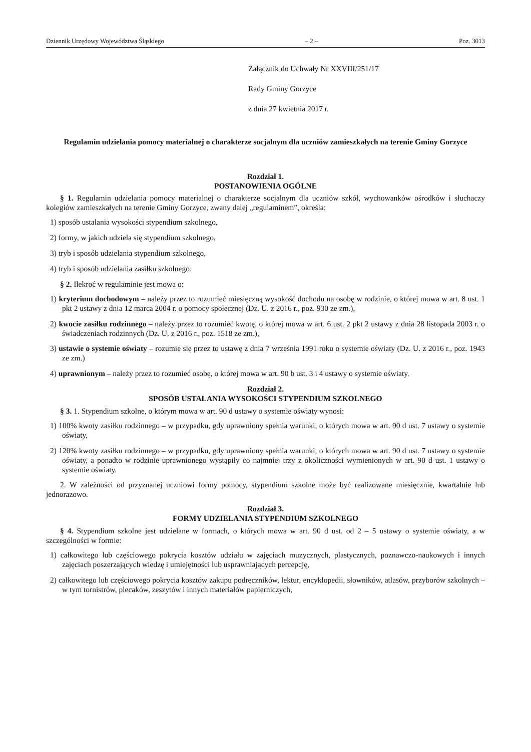Dziennik Urzędowy Województwa Śląskiego – 2 – Poz. 3013
Załącznik do Uchwały Nr XXVIII/251/17
Rady Gminy Gorzyce
z dnia 27 kwietnia 2017 r.
Regulamin udzielania pomocy materialnej o charakterze socjalnym dla uczniów zamieszkałych na terenie Gminy Gorzyce
Rozdział 1.
POSTANOWIENIA OGÓLNE
§ 1. Regulamin udzielania pomocy materialnej o charakterze socjalnym dla uczniów szkół, wychowanków ośrodków i słuchaczy kolegiów zamieszkałych na terenie Gminy Gorzyce, zwany dalej „regulaminem”, określa:
1) sposób ustalania wysokości stypendium szkolnego,
2) formy, w jakich udziela się stypendium szkolnego,
3) tryb i sposób udzielania stypendium szkolnego,
4) tryb i sposób udzielania zasiłku szkolnego.
§ 2. Ilekroć w regulaminie jest mowa o:
1) kryterium dochodowym – należy przez to rozumieć miesięczną wysokość dochodu na osobę w rodzinie, o której mowa w art. 8 ust. 1 pkt 2 ustawy z dnia 12 marca 2004 r. o pomocy społecznej (Dz. U. z 2016 r., poz. 930 ze zm.),
2) kwocie zasiłku rodzinnego – należy przez to rozumieć kwotę, o której mowa w art. 6 ust. 2 pkt 2 ustawy z dnia 28 listopada 2003 r. o świadczeniach rodzinnych (Dz. U. z 2016 r., poz. 1518 ze zm.),
3) ustawie o systemie oświaty – rozumie się przez to ustawę z dnia 7 września 1991 roku o systemie oświaty (Dz. U. z 2016 r., poz. 1943 ze zm.)
4) uprawnionym – należy przez to rozumieć osobę, o której mowa w art. 90 b ust. 3 i 4 ustawy o systemie oświaty.
Rozdział 2.
SPOSÓB USTALANIA WYSOKOŚCI STYPENDIUM SZKOLNEGO
§ 3. 1. Stypendium szkolne, o którym mowa w art. 90 d ustawy o systemie oświaty wynosi:
1) 100% kwoty zasiłku rodzinnego – w przypadku, gdy uprawniony spełnia warunki, o których mowa w art. 90 d ust. 7 ustawy o systemie oświaty,
2) 120% kwoty zasiłku rodzinnego – w przypadku, gdy uprawniony spełnia warunki, o których mowa w art. 90 d ust. 7 ustawy o systemie oświaty, a ponadto w rodzinie uprawnionego wystąpiły co najmniej trzy z okoliczności wymienionych w art. 90 d ust. 1 ustawy o systemie oświaty.
2. W zależności od przyznanej uczniowi formy pomocy, stypendium szkolne może być realizowane miesięcznie, kwartalnie lub jednorazowo.
Rozdział 3.
FORMY UDZIELANIA STYPENDIUM SZKOLNEGO
§ 4. Stypendium szkolne jest udzielane w formach, o których mowa w art. 90 d ust. od 2 – 5 ustawy o systemie oświaty, a w szczególności w formie:
1) całkowitego lub częściowego pokrycia kosztów udziału w zajęciach muzycznych, plastycznych, poznawczo-naukowych i innych zajęciach poszerzających wiedzę i umiejętności lub usprawniających percepcję,
2) całkowitego lub częściowego pokrycia kosztów zakupu podręczników, lektur, encyklopedii, słowników, atlasów, przyborów szkolnych – w tym tornistrów, plecaków, zeszytów i innych materiałów papierniczych,